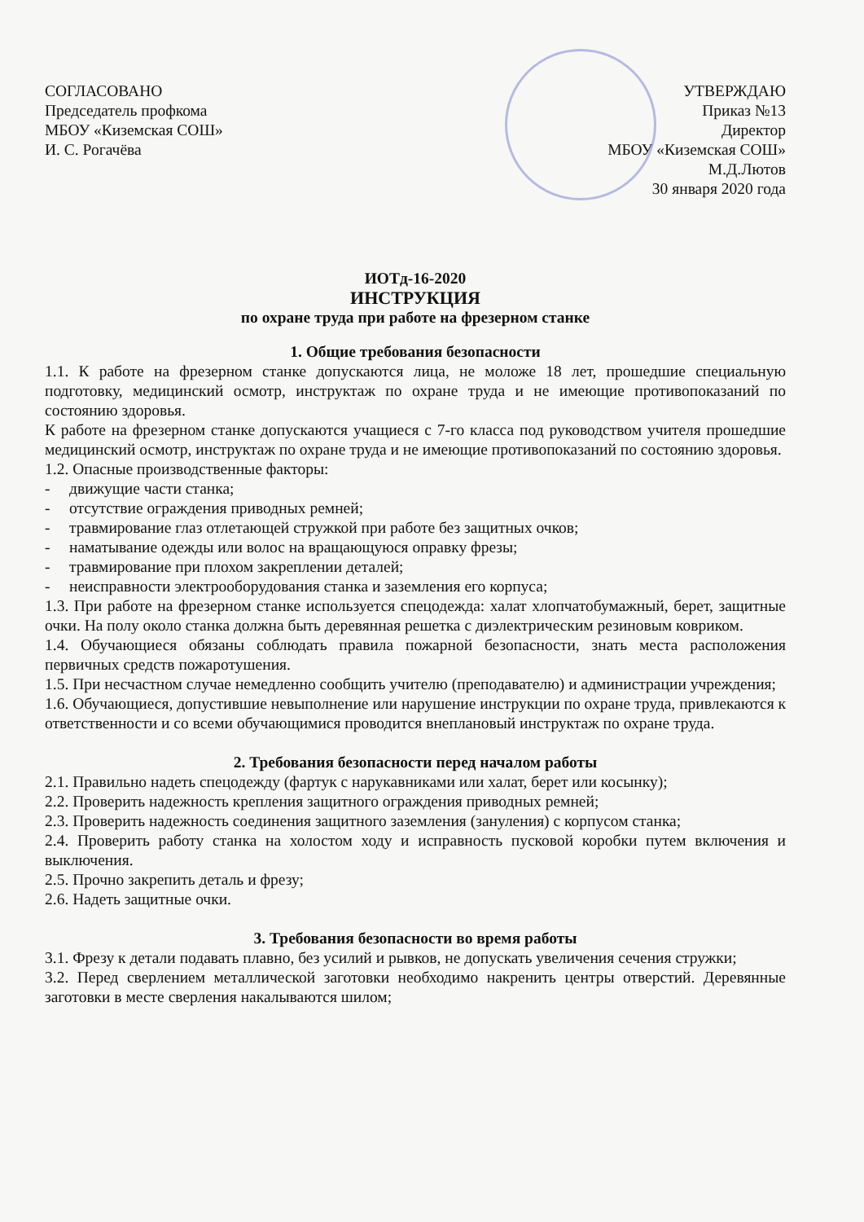СОГЛАСОВАНО
Председатель профкома
МБОУ «Киземская СОШ»
И. С. Рогачёва
УТВЕРЖДАЮ
Приказ №13
Директор
МБОУ «Киземская СОШ»
М.Д.Лютов
30 января 2020 года
ИОТд-16-2020
ИНСТРУКЦИЯ
по охране труда при работе на фрезерном станке
1. Общие требования безопасности
1.1. К работе на фрезерном станке допускаются лица, не моложе 18 лет, прошедшие специальную подготовку, медицинский осмотр, инструктаж по охране труда и не имеющие противопоказаний по состоянию здоровья.
К работе на фрезерном станке допускаются учащиеся с 7-го класса под руководством учителя прошедшие медицинский осмотр, инструктаж по охране труда и не имеющие противопоказаний по состоянию здоровья.
1.2. Опасные производственные факторы:
- движущие части станка;
- отсутствие ограждения приводных ремней;
- травмирование глаз отлетающей стружкой при работе без защитных очков;
- наматывание одежды или волос на вращающуюся оправку фрезы;
- травмирование при плохом закреплении деталей;
- неисправности электрооборудования станка и заземления его корпуса;
1.3. При работе на фрезерном станке используется спецодежда: халат хлопчатобумажный, берет, защитные очки. На полу около станка должна быть деревянная решетка с диэлектрическим резиновым ковриком.
1.4. Обучающиеся обязаны соблюдать правила пожарной безопасности, знать места расположения первичных средств пожаротушения.
1.5. При несчастном случае немедленно сообщить учителю (преподавателю) и администрации учреждения;
1.6. Обучающиеся, допустившие невыполнение или нарушение инструкции по охране труда, привлекаются к ответственности и со всеми обучающимися проводится внеплановый инструктаж по охране труда.
2. Требования безопасности перед началом работы
2.1. Правильно надеть спецодежду (фартук с нарукавниками или халат, берет или косынку);
2.2. Проверить надежность крепления защитного ограждения приводных ремней;
2.3. Проверить надежность соединения защитного заземления (зануления) с корпусом станка;
2.4. Проверить работу станка на холостом ходу и исправность пусковой коробки путем включения и выключения.
2.5. Прочно закрепить деталь и фрезу;
2.6. Надеть защитные очки.
3. Требования безопасности во время работы
3.1. Фрезу к детали подавать плавно, без усилий и рывков, не допускать увеличения сечения стружки;
3.2. Перед сверлением металлической заготовки необходимо накренить центры отверстий. Деревянные заготовки в месте сверления накалываются шилом;